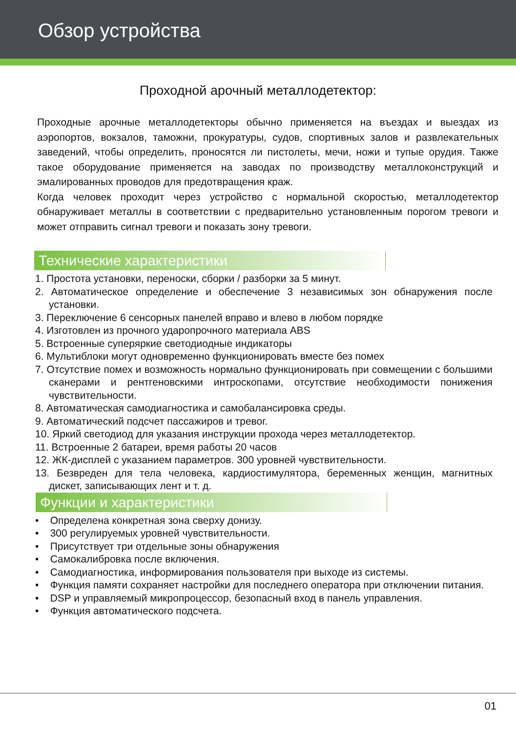Обзор устройства
Проходной арочный металлодетектор:
Проходные арочные металлодетекторы обычно применяется на въездах и выездах из аэропортов, вокзалов, таможни, прокуратуры, судов, спортивных залов и развлекательных заведений, чтобы определить, проносятся ли пистолеты, мечи, ножи и тупые орудия. Также такое оборудование применяется на заводах по производству металлоконструкций и эмалированных проводов для предотвращения краж.
Когда человек проходит через устройство с нормальной скоростью, металлодетектор обнаруживает металлы в соответствии с предварительно установленным порогом тревоги и может отправить сигнал тревоги и показать зону тревоги.
Технические характеристики
1. Простота установки, переноски, сборки / разборки за 5 минут.
2. Автоматическое определение и обеспечение 3 независимых зон обнаружения после установки.
3. Переключение 6 сенсорных панелей вправо и влево в любом порядке
4. Изготовлен из прочного ударопрочного материала ABS
5. Встроенные суперяркие светодиодные индикаторы
6. Мультиблоки могут одновременно функционировать вместе без помех
7. Отсутствие помех и возможность нормально функционировать при совмещении с большими сканерами и рентгеновскими интроскопами, отсутствие необходимости понижения чувствительности.
8. Автоматическая самодиагностика и самобалансировка среды.
9. Автоматический подсчет пассажиров и тревог.
10. Яркий светодиод для указания инструкции прохода через металлодетектор.
11. Встроенные 2 батареи, время работы 20 часов
12. ЖК-дисплей с указанием параметров. 300 уровней чувствительности.
13. Безвреден для тела человека, кардиостимулятора, беременных женщин, магнитных дискет, записывающих лент и т. д.
Функции и характеристики
• Определена конкретная зона сверху донизу.
• 300 регулируемых уровней чувствительности.
• Присутствует три отдельные зоны обнаружения
• Самокалибровка после включения.
• Самодиагностика, информирования пользователя при выходе из системы.
• Функция памяти сохраняет настройки для последнего оператора при отключении питания.
• DSP и управляемый микропроцессор, безопасный вход в панель управления.
• Функция автоматического подсчета.
01